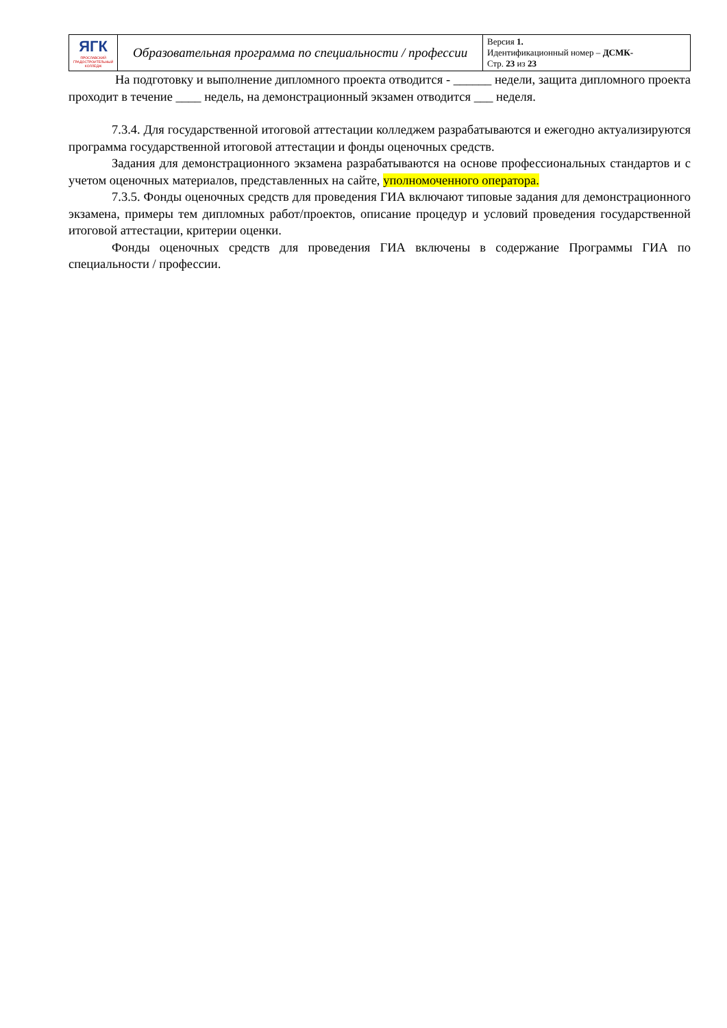| ЯГК ЯРОСЛАВСКИЙ ГРАДОСТРОИТЕЛЬНЫЙ КОЛЛЕДЖ | Образовательная программа по специальности / профессии | Версия 1. Идентификационный номер – ДСМК- Стр. 23 из 23 |
На подготовку и выполнение дипломного проекта отводится - ______ недели, защита дипломного проекта проходит в течение ____ недель, на демонстрационный экзамен отводится ___ неделя.
7.3.4. Для государственной итоговой аттестации колледжем разрабатываются и ежегодно актуализируются программа государственной итоговой аттестации и фонды оценочных средств.
Задания для демонстрационного экзамена разрабатываются на основе профессиональных стандартов и с учетом оценочных материалов, представленных на сайте, уполномоченного оператора.
7.3.5. Фонды оценочных средств для проведения ГИА включают типовые задания для демонстрационного экзамена, примеры тем дипломных работ/проектов, описание процедур и условий проведения государственной итоговой аттестации, критерии оценки.
Фонды оценочных средств для проведения ГИА включены в содержание Программы ГИА по специальности / профессии.